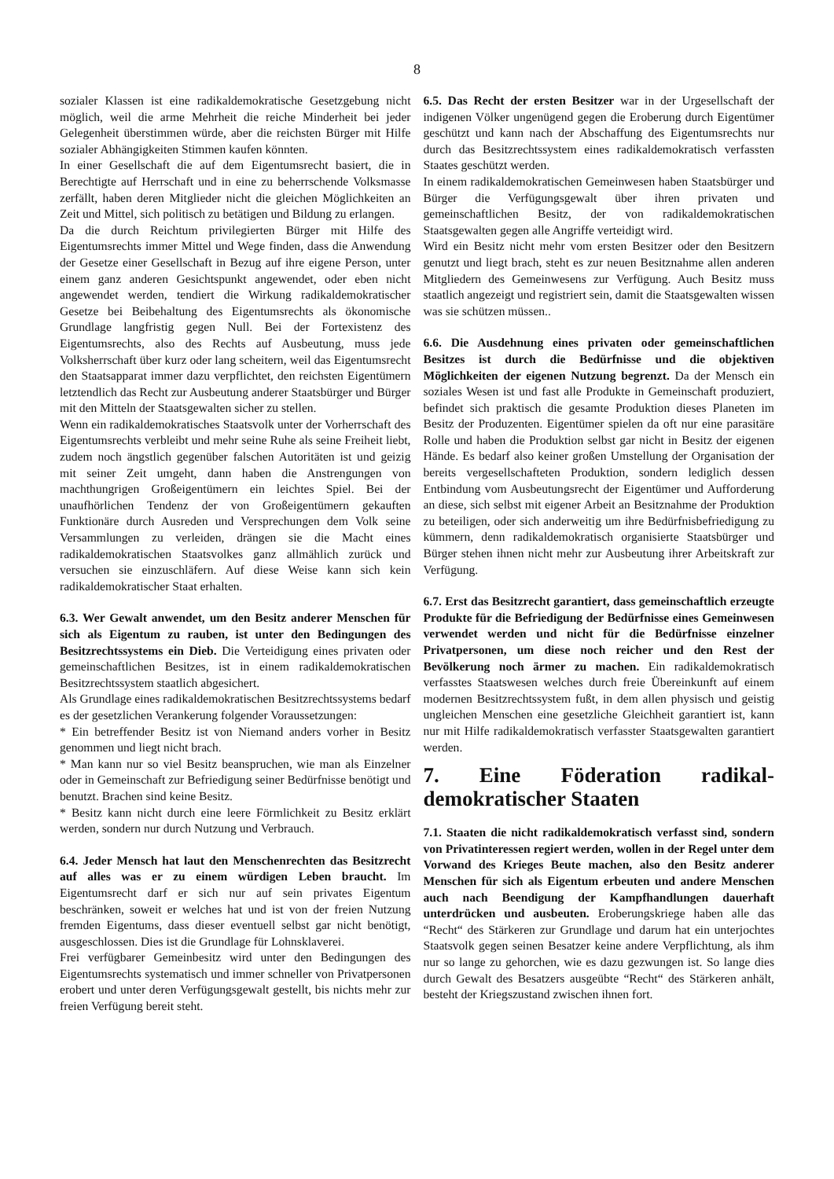8
sozialer Klassen ist eine radikaldemokratische Gesetzgebung nicht möglich, weil die arme Mehrheit die reiche Minderheit bei jeder Gelegenheit überstimmen würde, aber die reichsten Bürger mit Hilfe sozialer Abhängigkeiten Stimmen kaufen könnten.
In einer Gesellschaft die auf dem Eigentumsrecht basiert, die in Berechtigte auf Herrschaft und in eine zu beherrschende Volksmasse zerfällt, haben deren Mitglieder nicht die gleichen Möglichkeiten an Zeit und Mittel, sich politisch zu betätigen und Bildung zu erlangen.
Da die durch Reichtum privilegierten Bürger mit Hilfe des Eigentumsrechts immer Mittel und Wege finden, dass die Anwendung der Gesetze einer Gesellschaft in Bezug auf ihre eigene Person, unter einem ganz anderen Gesichtspunkt angewendet, oder eben nicht angewendet werden, tendiert die Wirkung radikaldemokratischer Gesetze bei Beibehaltung des Eigentumsrechts als ökonomische Grundlage langfristig gegen Null. Bei der Fortexistenz des Eigentumsrechts, also des Rechts auf Ausbeutung, muss jede Volksherrschaft über kurz oder lang scheitern, weil das Eigentumsrecht den Staatsapparat immer dazu verpflichtet, den reichsten Eigentümern letztendlich das Recht zur Ausbeutung anderer Staatsbürger und Bürger mit den Mitteln der Staatsgewalten sicher zu stellen.
Wenn ein radikaldemokratisches Staatsvolk unter der Vorherrschaft des Eigentumsrechts verbleibt und mehr seine Ruhe als seine Freiheit liebt, zudem noch ängstlich gegenüber falschen Autoritäten ist und geizig mit seiner Zeit umgeht, dann haben die Anstrengungen von machthungrigen Großeigentümern ein leichtes Spiel. Bei der unaufhörlichen Tendenz der von Großeigentümern gekauften Funktionäre durch Ausreden und Versprechungen dem Volk seine Versammlungen zu verleiden, drängen sie die Macht eines radikaldemokratischen Staatsvolkes ganz allmählich zurück und versuchen sie einzuschläfern. Auf diese Weise kann sich kein radikaldemokratischer Staat erhalten.
6.3. Wer Gewalt anwendet, um den Besitz anderer Menschen für sich als Eigentum zu rauben, ist unter den Bedingungen des Besitzrechtssystems ein Dieb. Die Verteidigung eines privaten oder gemeinschaftlichen Besitzes, ist in einem radikaldemokratischen Besitzrechtssystem staatlich abgesichert.
Als Grundlage eines radikaldemokratischen Besitzrechtssystems bedarf es der gesetzlichen Verankerung folgender Voraussetzungen:
* Ein betreffender Besitz ist von Niemand anders vorher in Besitz genommen und liegt nicht brach.
* Man kann nur so viel Besitz beanspruchen, wie man als Einzelner oder in Gemeinschaft zur Befriedigung seiner Bedürfnisse benötigt und benutzt. Brachen sind keine Besitz.
* Besitz kann nicht durch eine leere Förmlichkeit zu Besitz erklärt werden, sondern nur durch Nutzung und Verbrauch.
6.4. Jeder Mensch hat laut den Menschenrechten das Besitzrecht auf alles was er zu einem würdigen Leben braucht. Im Eigentumsrecht darf er sich nur auf sein privates Eigentum beschränken, soweit er welches hat und ist von der freien Nutzung fremden Eigentums, dass dieser eventuell selbst gar nicht benötigt, ausgeschlossen. Dies ist die Grundlage für Lohnsklaverei.
Frei verfügbarer Gemeinbesitz wird unter den Bedingungen des Eigentumsrechts systematisch und immer schneller von Privatpersonen erobert und unter deren Verfügungsgewalt gestellt, bis nichts mehr zur freien Verfügung bereit steht.
6.5. Das Recht der ersten Besitzer war in der Urgesellschaft der indigenen Völker ungenügend gegen die Eroberung durch Eigentümer geschützt und kann nach der Abschaffung des Eigentumsrechts nur durch das Besitzrechtssystem eines radikaldemokratisch verfassten Staates geschützt werden.
In einem radikaldemokratischen Gemeinwesen haben Staatsbürger und Bürger die Verfügungsgewalt über ihren privaten und gemeinschaftlichen Besitz, der von radikaldemokratischen Staatsgewalten gegen alle Angriffe verteidigt wird.
Wird ein Besitz nicht mehr vom ersten Besitzer oder den Besitzern genutzt und liegt brach, steht es zur neuen Besitznahme allen anderen Mitgliedern des Gemeinwesens zur Verfügung. Auch Besitz muss staatlich angezeigt und registriert sein, damit die Staatsgewalten wissen was sie schützen müssen..
6.6. Die Ausdehnung eines privaten oder gemeinschaftlichen Besitzes ist durch die Bedürfnisse und die objektiven Möglichkeiten der eigenen Nutzung begrenzt. Da der Mensch ein soziales Wesen ist und fast alle Produkte in Gemeinschaft produziert, befindet sich praktisch die gesamte Produktion dieses Planeten im Besitz der Produzenten. Eigentümer spielen da oft nur eine parasitäre Rolle und haben die Produktion selbst gar nicht in Besitz der eigenen Hände. Es bedarf also keiner großen Umstellung der Organisation der bereits vergesellschafteten Produktion, sondern lediglich dessen Entbindung vom Ausbeutungsrecht der Eigentümer und Aufforderung an diese, sich selbst mit eigener Arbeit an Besitznahme der Produktion zu beteiligen, oder sich anderweitig um ihre Bedürfnisbefriedigung zu kümmern, denn radikaldemokratisch organisierte Staatsbürger und Bürger stehen ihnen nicht mehr zur Ausbeutung ihrer Arbeitskraft zur Verfügung.
6.7. Erst das Besitzrecht garantiert, dass gemeinschaftlich erzeugte Produkte für die Befriedigung der Bedürfnisse eines Gemeinwesen verwendet werden und nicht für die Bedürfnisse einzelner Privatpersonen, um diese noch reicher und den Rest der Bevölkerung noch ärmer zu machen. Ein radikaldemokratisch verfasstes Staatswesen welches durch freie Übereinkunft auf einem modernen Besitzrechtssystem fußt, in dem allen physisch und geistig ungleichen Menschen eine gesetzliche Gleichheit garantiert ist, kann nur mit Hilfe radikaldemokratisch verfasster Staatsgewalten garantiert werden.
7. Eine Föderation radikal-demokratischer Staaten
7.1. Staaten die nicht radikaldemokratisch verfasst sind, sondern von Privatinteressen regiert werden, wollen in der Regel unter dem Vorwand des Krieges Beute machen, also den Besitz anderer Menschen für sich als Eigentum erbeuten und andere Menschen auch nach Beendigung der Kampfhandlungen dauerhaft unterdrücken und ausbeuten. Eroberungskriege haben alle das “Recht“ des Stärkeren zur Grundlage und darum hat ein unterjochtes Staatsvolk gegen seinen Besatzer keine andere Verpflichtung, als ihm nur so lange zu gehorchen, wie es dazu gezwungen ist. So lange dies durch Gewalt des Besatzers ausgeübte “Recht“ des Stärkeren anhält, besteht der Kriegszustand zwischen ihnen fort.